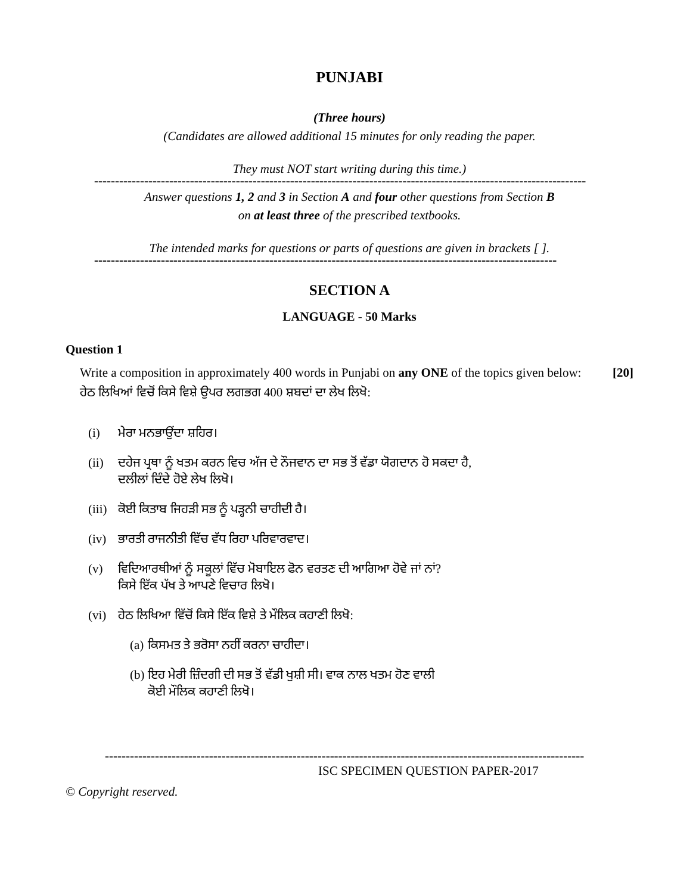PUNJABI
(Three hours)
(Candidates are allowed additional 15 minutes for only reading the paper.
They must NOT start writing during this time.)
----------------------------------------------------------------------------------------------------------------------
Answer questions 1, 2 and 3 in Section A and four other questions from Section B
on at least three of the prescribed textbooks.
The intended marks for questions or parts of questions are given in brackets [ ].
---------------------------------------------------------------------------------------------------------------
SECTION A
LANGUAGE - 50 Marks
Question 1
Write a composition in approximately 400 words in Punjabi on any ONE of the topics given below:
[20]
ਹੇਠ ਲਿਖਿਆਂ ਵਿਚੋਂ ਕਿਸੇ ਵਿਸ਼ੇ ਉਪਰ ਲਗਭਗ 400 ਸ਼ਬਦਾਂ ਦਾ ਲੇਖ ਲਿਖੋ:
(i) ਮੇਰਾ ਮਨਭਾਉਂਦਾ ਸ਼ਹਿਰ।
(ii) ਦਹੇਜ ਪ੍ਰਥਾ ਨੂੰ ਖਤਮ ਕਰਨ ਵਿਚ ਅੱਜ ਦੇ ਨੌਜਵਾਨ ਦਾ ਸਭ ਤੋਂ ਵੱਡਾ ਯੋਗਦਾਨ ਹੋ ਸਕਦਾ ਹੈ,
ਦਲੀਲਾਂ ਦਿੰਦੇ ਹੋਏ ਲੇਖ ਲਿਖੋ।
(iii) ਕੋਈ ਕਿਤਾਬ ਜਿਹੜੀ ਸਭ ਨੂੰ ਪੜ੍ਹਨੀ ਚਾਹੀਦੀ ਹੈ।
(iv) ਭਾਰਤੀ ਰਾਜਨੀਤੀ ਵਿੱਚ ਵੱਧ ਰਿਹਾ ਪਰਿਵਾਰਵਾਦ।
(v) ਵਿਦਿਆਰਥੀਆਂ ਨੂੰ ਸਕੂਲਾਂ ਵਿੱਚ ਮੋਬਾਇਲ ਫੋਨ ਵਰਤਣ ਦੀ ਆਗਿਆ ਹੋਵੇ ਜਾਂ ਨਾਂ?
ਕਿਸੇ ਇੱਕ ਪੱਖ ਤੇ ਆਪਣੇ ਵਿਚਾਰ ਲਿਖੋ।
(vi) ਹੇਠ ਲਿਖਿਆ ਵਿੱਚੋਂ ਕਿਸੇ ਇੱਕ ਵਿਸ਼ੇ ਤੇ ਮੌਲਿਕ ਕਹਾਣੀ ਲਿਖੋ:
(a) ਕਿਸਮਤ ਤੇ ਭਰੋਸਾ ਨਹੀਂ ਕਰਨਾ ਚਾਹੀਦਾ।
(b) ਇਹ ਮੇਰੀ ਜ਼ਿੰਦਗੀ ਦੀ ਸਭ ਤੋਂ ਵੱਡੀ ਖੁਸ਼ੀ ਸੀ। ਵਾਕ ਨਾਲ ਖਤਮ ਹੋਣ ਵਾਲੀ
ਕੋਈ ਮੌਲਿਕ ਕਹਾਣੀ ਲਿਖੋ।
-------------------------------------------------------------------------------------------------------------------
ISC SPECIMEN QUESTION PAPER-2017
© Copyright reserved.